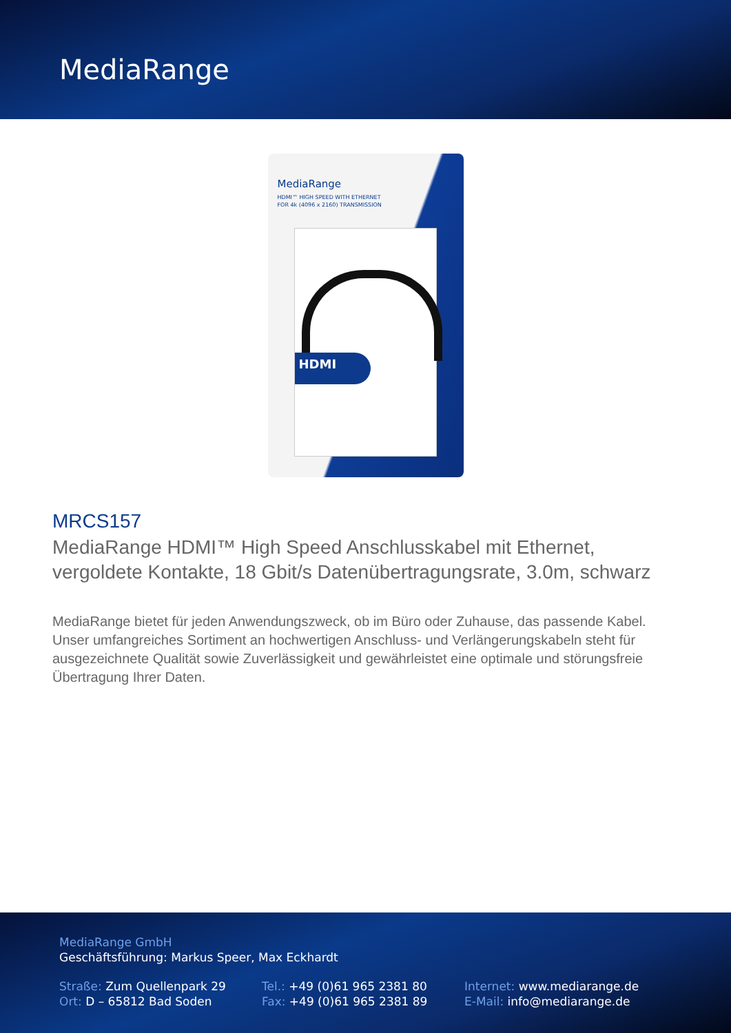MediaRange
MediaRange
HDMI™ HIGH SPEED WITH ETHERNET
FOR 4k (4096 x 2160) TRANSMISSION
HDMI
MRCS157
MediaRange HDMI™ High Speed Anschlusskabel mit Ethernet, vergoldete Kontakte, 18 Gbit/s Datenübertragungsrate, 3.0m, schwarz
MediaRange bietet für jeden Anwendungszweck, ob im Büro oder Zuhause, das passende Kabel. Unser umfangreiches Sortiment an hochwertigen Anschluss- und Verlängerungskabeln steht für ausgezeichnete Qualität sowie Zuverlässigkeit und gewährleistet eine optimale und störungsfreie Übertragung Ihrer Daten.
MediaRange GmbH
Geschäftsführung: Markus Speer, Max Eckhardt
Straße: Zum Quellenpark 29
Ort: D – 65812 Bad Soden
Tel.: +49 (0)61 965 2381 80
Fax: +49 (0)61 965 2381 89
Internet: www.mediarange.de
E-Mail: info@mediarange.de